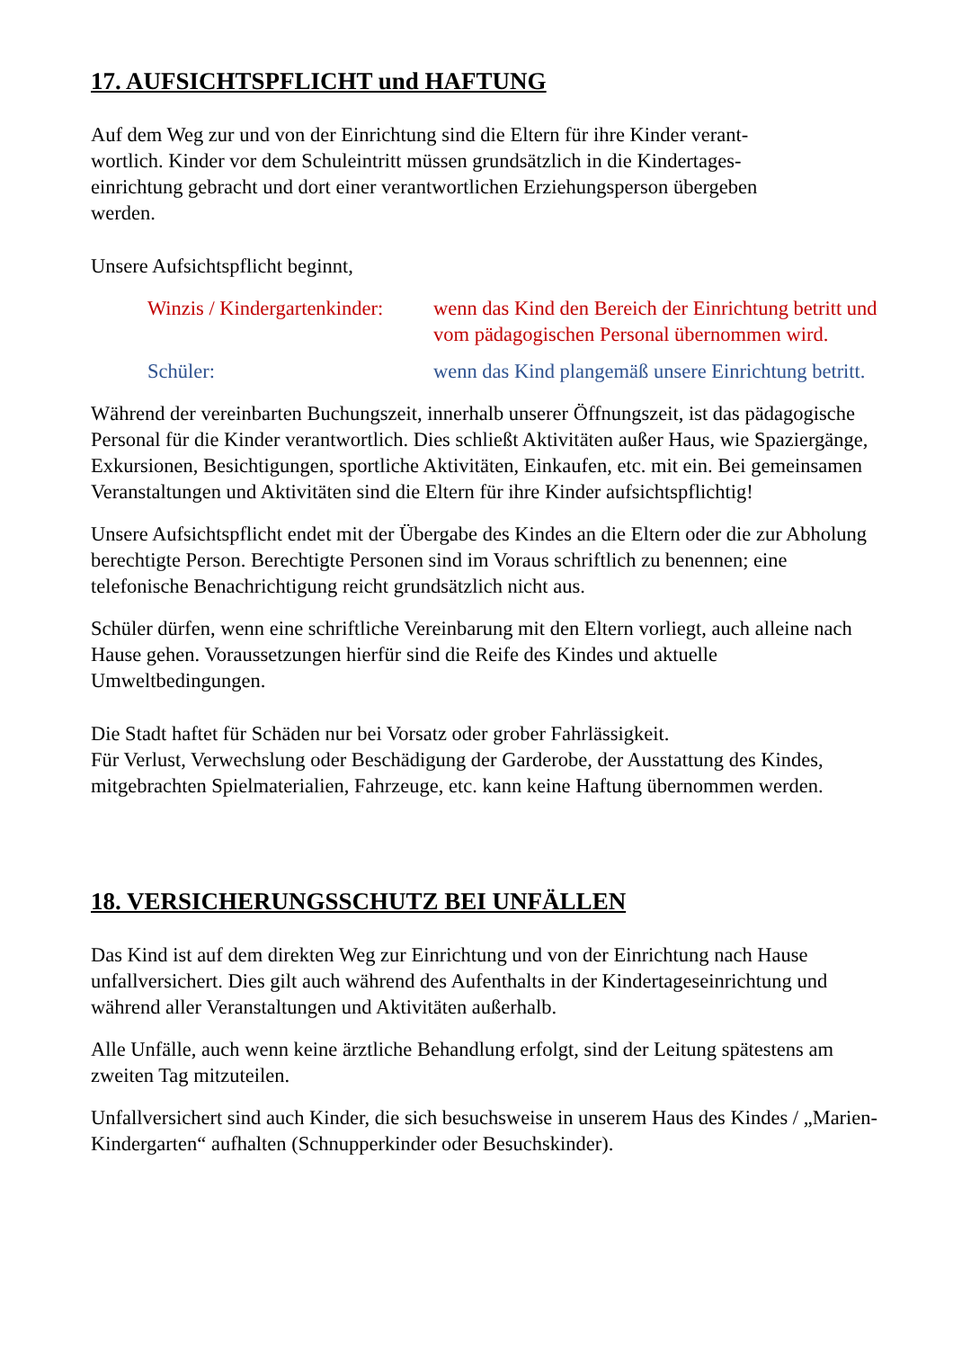17. AUFSICHTSPFLICHT und HAFTUNG
Auf dem Weg zur und von der Einrichtung sind die Eltern für ihre Kinder verant-
wortlich. Kinder vor dem Schuleintritt müssen grundsätzlich in die Kindertages-
einrichtung gebracht und dort einer verantwortlichen Erziehungsperson übergeben
werden.
Unsere Aufsichtspflicht beginnt,
Winzis / Kindergartenkinder:
wenn das Kind den Bereich der Einrichtung betritt und vom pädagogischen Personal übernommen wird.
Schüler: wenn das Kind plangemäß unsere Einrichtung betritt.
Während der vereinbarten Buchungszeit, innerhalb unserer Öffnungszeit, ist das pädagogische Personal für die Kinder verantwortlich. Dies schließt Aktivitäten außer Haus, wie Spaziergänge, Exkursionen, Besichtigungen, sportliche Aktivitäten, Einkaufen, etc. mit ein. Bei gemeinsamen Veranstaltungen und Aktivitäten sind die Eltern für ihre Kinder aufsichtspflichtig!
Unsere Aufsichtspflicht endet mit der Übergabe des Kindes an die Eltern oder die zur Abholung berechtigte Person. Berechtigte Personen sind im Voraus schriftlich zu benennen; eine telefonische Benachrichtigung reicht grundsätzlich nicht aus.
Schüler dürfen, wenn eine schriftliche Vereinbarung mit den Eltern vorliegt, auch alleine nach Hause gehen. Voraussetzungen hierfür sind die Reife des Kindes und aktuelle Umweltbedingungen.
Die Stadt haftet für Schäden nur bei Vorsatz oder grober Fahrlässigkeit.
Für Verlust, Verwechslung oder Beschädigung der Garderobe, der Ausstattung des Kindes, mitgebrachten Spielmaterialien, Fahrzeuge, etc. kann keine Haftung übernommen werden.
18. VERSICHERUNGSSCHUTZ BEI UNFÄLLEN
Das Kind ist auf dem direkten Weg zur Einrichtung und von der Einrichtung nach Hause unfallversichert. Dies gilt auch während des Aufenthalts in der Kindertageseinrichtung und während aller Veranstaltungen und Aktivitäten außerhalb.
Alle Unfälle, auch wenn keine ärztliche Behandlung erfolgt, sind der Leitung spätestens am zweiten Tag mitzuteilen.
Unfallversichert sind auch Kinder, die sich besuchsweise in unserem Haus des Kindes / „Marien-Kindergarten“ aufhalten (Schnupperkinder oder Besuchskinder).